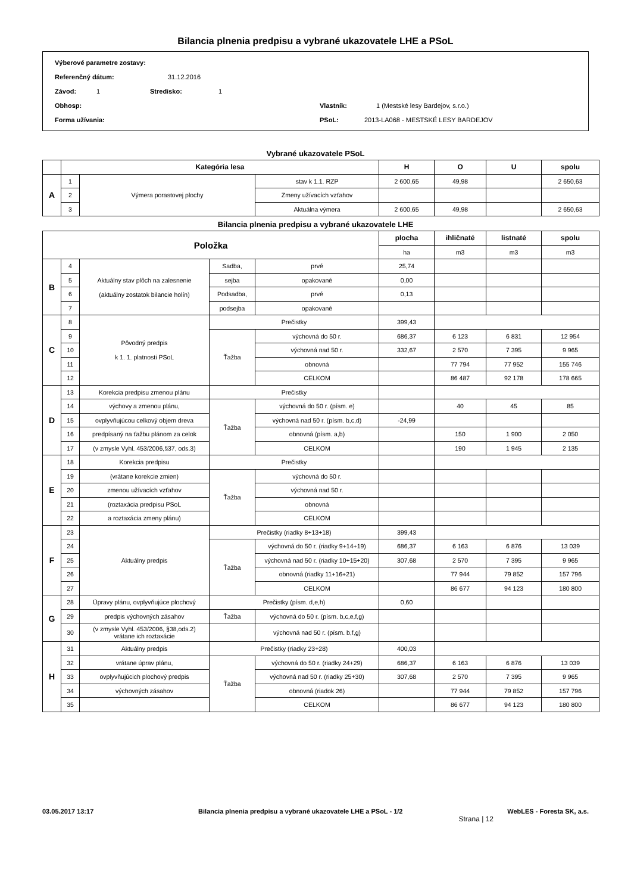Bilancia plnenia predpisu a vybrané ukazovatele LHE a PSoL
Výberové parametre zostavy:
Referenčný dátum: 31.12.2016
Závod: 1 Stredisko: 1
Obhosp: Vlastník: 1 (Mestské lesy Bardejov, s.r.o.)
Forma užívania: PSoL: 2013-LA068 - MESTSKÉ LESY BARDEJOV
Vybrané ukazovatele PSoL
| | Kategória lesa | | | H | O | U | spolu |
| --- | --- | --- | --- | --- | --- | --- | --- |
| A | 1 | Výmera porastovej plochy | stav k 1.1. RZP | 2 600,65 | 49,98 | | 2 650,63 |
| | 2 | | Zmeny užívacích vzťahov | | | | |
| | 3 | | Aktuálna výmera | 2 600,65 | 49,98 | | 2 650,63 |
Bilancia plnenia predpisu a vybrané ukazovatele LHE
| Položka | | | | | plocha | ihličnaté | listnaté | spolu |
| --- | --- | --- | --- | --- | --- | --- | --- | --- |
| | | | | | ha | m3 | m3 | m3 |
| B | 4 | Aktuálny stav plôch na zalesnenie (aktuálny zostatok bilancie holín) | Sadba, | prvé | 25,74 | | | |
| | 5 | | sejba | opakované | 0,00 | | | |
| | 6 | | Podsadba, | prvé | 0,13 | | | |
| | 7 | | podsejba | opakované | | | | |
| C | 8 | Pôvodný predpis k 1. 1. platnosti PSoL | Prečistky | | 399,43 | | | |
| | 9 | | Ťažba | výchovná do 50 r. | 686,37 | 6 123 | 6 831 | 12 954 |
| | 10 | | | výchovná nad 50 r. | 332,67 | 2 570 | 7 395 | 9 965 |
| | 11 | | | obnovná | | 77 794 | 77 952 | 155 746 |
| | 12 | | | CELKOM | | 86 487 | 92 178 | 178 665 |
| D | 13 | Korekcia predpisu zmenou plánu | Prečistky | | | | | |
| | 14 | výchovy a zmenou plánu, | Ťažba | výchovná do 50 r. (písm. e) | | 40 | 45 | 85 |
| | 15 | ovplyvňujúcou celkový objem dreva | | výchovná nad 50 r. (písm. b,c,d) | -24,99 | | | |
| | 16 | predpísaný na ťažbu plánom za celok | | obnovná (písm. a,b) | | 150 | 1 900 | 2 050 |
| | 17 | (v zmysle Vyhl. 453/2006,§37, ods.3) | | CELKOM | | 190 | 1 945 | 2 135 |
| E | 18 | Korekcia predpisu | Prečistky | | | | | |
| | 19 | (vrátane korekcie zmien) | Ťažba | výchovná do 50 r. | | | | |
| | 20 | zmenou užívacích vzťahov | | výchovná nad 50 r. | | | | |
| | 21 | (roztaxácia predpisu PSoL | | obnovná | | | | |
| | 22 | a roztaxácia zmeny plánu) | | CELKOM | | | | |
| F | 23 | Aktuálny predpis | Prečistky (riadky 8+13+18) | | 399,43 | | | |
| | 24 | | Ťažba | výchovná do 50 r. (riadky 9+14+19) | 686,37 | 6 163 | 6 876 | 13 039 |
| | 25 | | | výchovná nad 50 r. (riadky 10+15+20) | 307,68 | 2 570 | 7 395 | 9 965 |
| | 26 | | | obnovná (riadky 11+16+21) | | 77 944 | 79 852 | 157 796 |
| | 27 | | | CELKOM | | 86 677 | 94 123 | 180 800 |
| G | 28 | Úpravy plánu, ovplyvňujúce plochový | Prečistky (písm. d,e,h) | | 0,60 | | | |
| | 29 | predpis výchovných zásahov | Ťažba | výchovná do 50 r. (písm. b,c,e,f,g) | | | | |
| | 30 | (v zmysle Vyhl. 453/2006, §38,ods.2) vrátane ich roztaxácie | | výchovná nad 50 r. (písm. b,f,g) | | | | |
| H | 31 | Aktuálny predpis | Prečistky (riadky 23+28) | | 400,03 | | | |
| | 32 | vrátane úprav plánu, | Ťažba | výchovná do 50 r. (riadky 24+29) | 686,37 | 6 163 | 6 876 | 13 039 |
| | 33 | ovplyvňujúcich plochový predpis | | výchovná nad 50 r. (riadky 25+30) | 307,68 | 2 570 | 7 395 | 9 965 |
| | 34 | výchovných zásahov | | obnovná (riadok 26) | | 77 944 | 79 852 | 157 796 |
| | 35 | | | CELKOM | | 86 677 | 94 123 | 180 800 |
03.05.2017 13:17 Bilancia plnenia predpisu a vybrané ukazovatele LHE a PSoL - 1/2 WebLES - Foresta SK, a.s.
Strana | 12